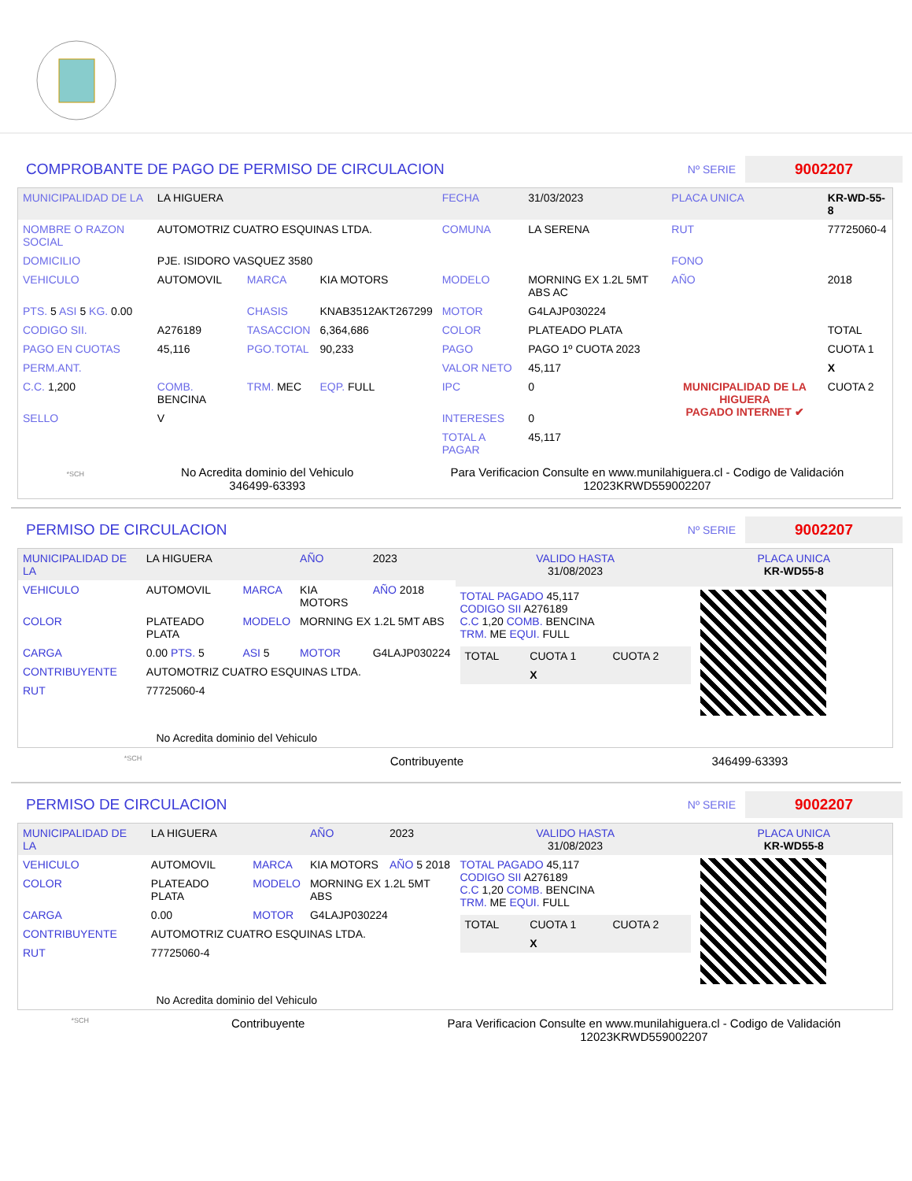COMPROBANTE DE PAGO DE PERMISO DE CIRCULACION
Nº SERIE
9002207
| MUNICIPALIDAD DE LA | LA HIGUERA | | | FECHA | 31/03/2023 | PLACA UNICA | KR-WD-55-8 |
| NOMBRE O RAZON SOCIAL | AUTOMOTRIZ CUATRO ESQUINAS LTDA. | | | COMUNA | LA SERENA | RUT | 77725060-4 |
| DOMICILIO | PJE. ISIDORO VASQUEZ 3580 | | | | | FONO | |
| VEHICULO | AUTOMOVIL | MARCA | KIA MOTORS | MODELO | MORNING EX 1.2L 5MT ABS AC | AÑO | 2018 |
| PTS. 5 ASI 5 KG. 0.00 | | CHASIS | KNAB3512AKT267299 | MOTOR | G4LAJP030224 | | |
| CODIGO SII. | A276189 | TASACCION | 6,364,686 | COLOR | PLATEADO PLATA | | TOTAL |
| PAGO EN CUOTAS | 45,116 | PGO.TOTAL | 90,233 | PAGO | PAGO 1º CUOTA 2023 | MUNICIPALIDAD DE LA HIGUERA PAGADO INTERNET ✔ | CUOTA 1 |
| PERM.ANT. | | | | VALOR NETO | 45,117 | | X |
| C.C. 1,200 | COMB. BENCINA | TRM. MEC | EQP. FULL | IPC | 0 | | CUOTA 2 |
| SELLO | V | | | INTERESES | 0 | | |
| | | | | TOTAL A PAGAR | 45,117 | | |
*SCH
No Acredita dominio del Vehiculo
346499-63393
Para Verificacion Consulte en www.munilahiguera.cl - Codigo de Validación
12023KRWD559002207
PERMISO DE CIRCULACION
Nº SERIE
9002207
| MUNICIPALIDAD DE LA | LA HIGUERA | | AÑO | 2023 |
| VEHICULO | AUTOMOVIL | MARCA | KIA MOTORS | AÑO 2018 |
| COLOR | PLATEADO PLATA | MODELO | MORNING EX 1.2L 5MT ABS | |
| CARGA | 0.00 PTS. 5 | ASI 5 | MOTOR | G4LAJP030224 |
| CONTRIBUYENTE | AUTOMOTRIZ CUATRO ESQUINAS LTDA. | | | |
| RUT | 77725060-4 | | | |
| No Acredita dominio del Vehiculo | | | | |
| VALIDO HASTA 31/08/2023 | PLACA UNICA KR-WD55-8 |
| TOTAL PAGADO 45,117 CODIGO SII A276189 C.C 1,20 COMB. BENCINA TRM. ME EQUI. FULL / TOTAL / CUOTA 1 / CUOTA 2 / / / X / / | |
*SCH Contribuyente 346499-63393
PERMISO DE CIRCULACION
Nº SERIE
9002207
| MUNICIPALIDAD DE LA | LA HIGUERA | | AÑO | 2023 |
| VEHICULO | AUTOMOVIL | MARCA | KIA MOTORS | AÑO 5 2018 |
| COLOR | PLATEADO PLATA | MODELO | MORNING EX 1.2L 5MT ABS | |
| CARGA | 0.00 | MOTOR | G4LAJP030224 | |
| CONTRIBUYENTE | AUTOMOTRIZ CUATRO ESQUINAS LTDA. | | | |
| RUT | 77725060-4 | | | |
| No Acredita dominio del Vehiculo | | | | |
| VALIDO HASTA 31/08/2023 | PLACA UNICA KR-WD55-8 |
| TOTAL PAGADO 45,117 CODIGO SII A276189 C.C 1,20 COMB. BENCINA TRM. ME EQUI. FULL / TOTAL / CUOTA 1 / CUOTA 2 / / / X / / | |
*SCH Contribuyente Para Verificacion Consulte en www.munilahiguera.cl - Codigo de Validación
12023KRWD559002207